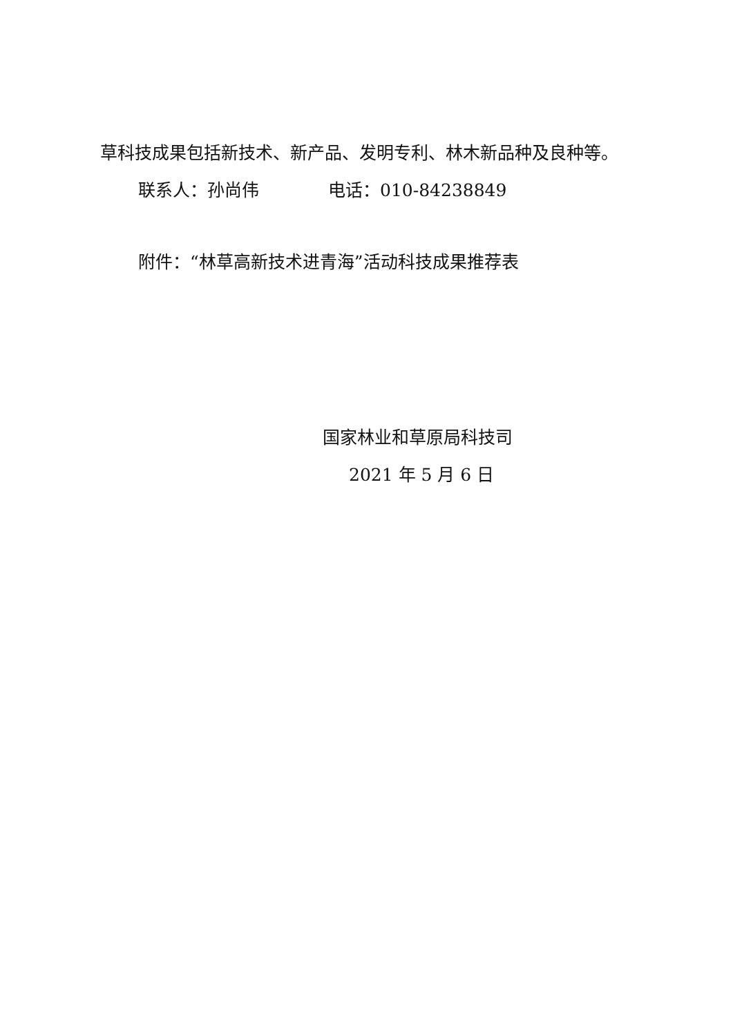草科技成果包括新技术、新产品、发明专利、林木新品种及良种等。
联系人：孙尚伟 电话：010-84238849
附件：“林草高新技术进青海”活动科技成果推荐表
国家林业和草原局科技司
2021 年 5 月 6 日